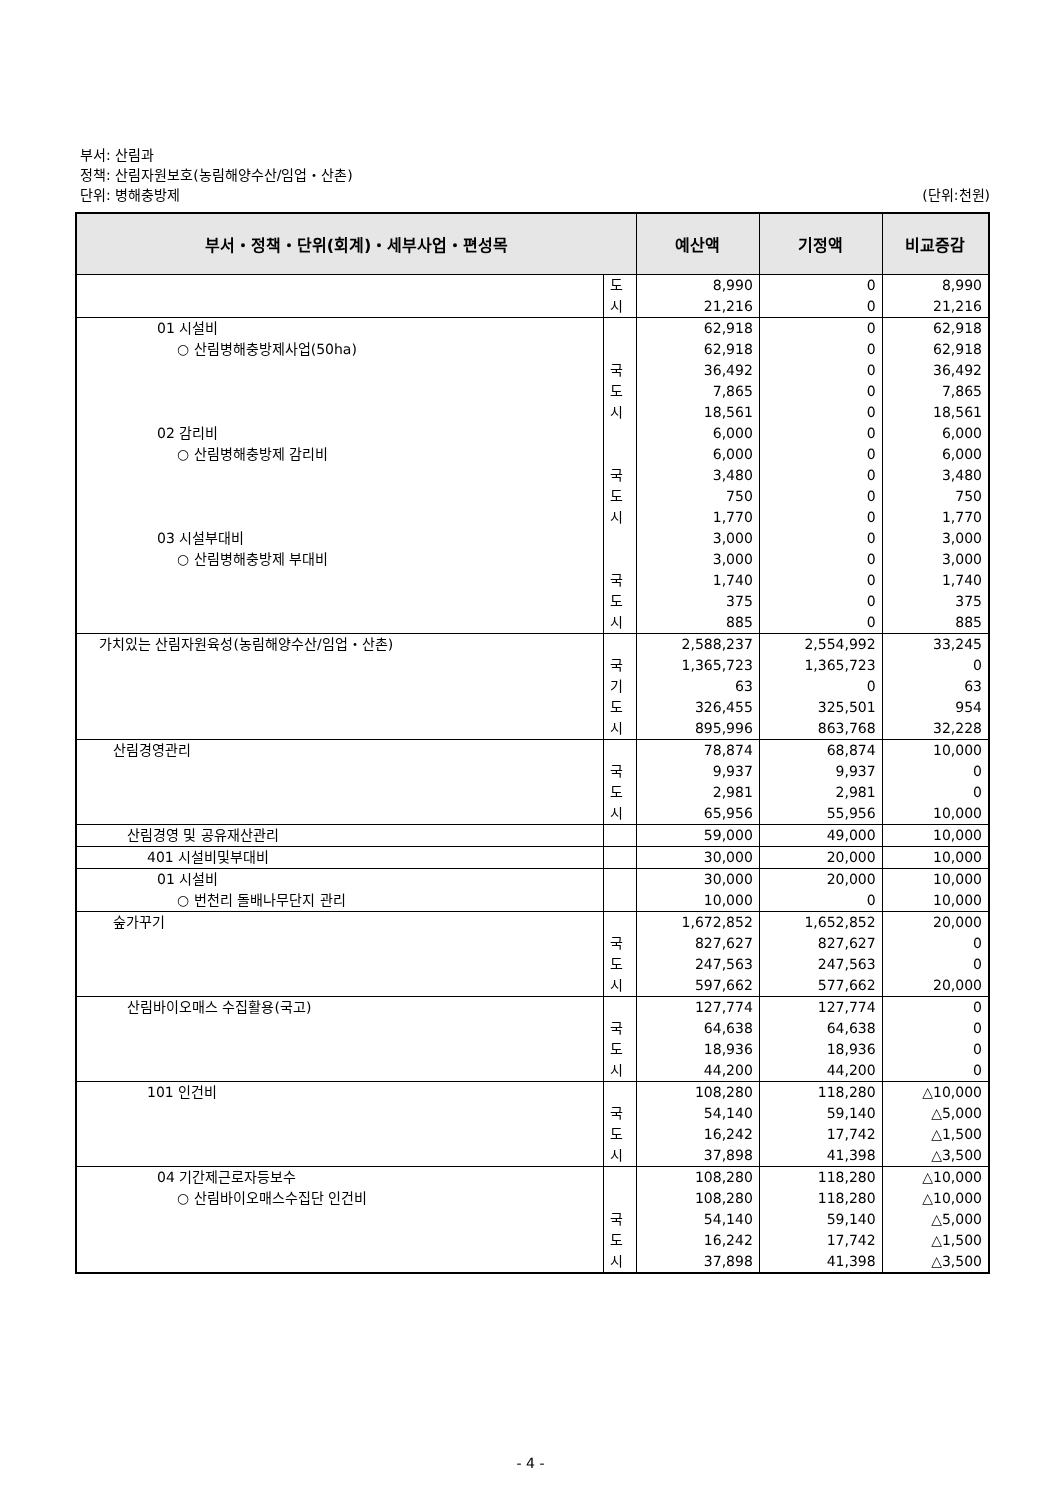부서: 산림과
정책: 산림자원보호(농림해양수산/임업・산촌)
단위: 병해충방제 (단위:천원)
| 부서・정책・단위(회계)・세부사업・편성목 | | 예산액 | 기정액 | 비교증감 |
| --- | --- | --- | --- | --- |
| | 도 | 8,990 | 0 | 8,990 |
| | 시 | 21,216 | 0 | 21,216 |
| 01 시설비 | | 62,918 | 0 | 62,918 |
| ○ 산림병해충방제사업(50ha) | | 62,918 | 0 | 62,918 |
| | 국 | 36,492 | 0 | 36,492 |
| | 도 | 7,865 | 0 | 7,865 |
| | 시 | 18,561 | 0 | 18,561 |
| 02 감리비 | | 6,000 | 0 | 6,000 |
| ○ 산림병해충방제 감리비 | | 6,000 | 0 | 6,000 |
| | 국 | 3,480 | 0 | 3,480 |
| | 도 | 750 | 0 | 750 |
| | 시 | 1,770 | 0 | 1,770 |
| 03 시설부대비 | | 3,000 | 0 | 3,000 |
| ○ 산림병해충방제 부대비 | | 3,000 | 0 | 3,000 |
| | 국 | 1,740 | 0 | 1,740 |
| | 도 | 375 | 0 | 375 |
| | 시 | 885 | 0 | 885 |
| 가치있는 산림자원육성(농림해양수산/임업・산촌) | | 2,588,237 | 2,554,992 | 33,245 |
| | 국 | 1,365,723 | 1,365,723 | 0 |
| | 기 | 63 | 0 | 63 |
| | 도 | 326,455 | 325,501 | 954 |
| | 시 | 895,996 | 863,768 | 32,228 |
| 산림경영관리 | | 78,874 | 68,874 | 10,000 |
| | 국 | 9,937 | 9,937 | 0 |
| | 도 | 2,981 | 2,981 | 0 |
| | 시 | 65,956 | 55,956 | 10,000 |
| 산림경영 및 공유재산관리 | | 59,000 | 49,000 | 10,000 |
| 401 시설비및부대비 | | 30,000 | 20,000 | 10,000 |
| 01 시설비 | | 30,000 | 20,000 | 10,000 |
| ○ 번천리 돌배나무단지 관리 | | 10,000 | 0 | 10,000 |
| 숲가꾸기 | | 1,672,852 | 1,652,852 | 20,000 |
| | 국 | 827,627 | 827,627 | 0 |
| | 도 | 247,563 | 247,563 | 0 |
| | 시 | 597,662 | 577,662 | 20,000 |
| 산림바이오매스 수집활용(국고) | | 127,774 | 127,774 | 0 |
| | 국 | 64,638 | 64,638 | 0 |
| | 도 | 18,936 | 18,936 | 0 |
| | 시 | 44,200 | 44,200 | 0 |
| 101 인건비 | | 108,280 | 118,280 | △10,000 |
| | 국 | 54,140 | 59,140 | △5,000 |
| | 도 | 16,242 | 17,742 | △1,500 |
| | 시 | 37,898 | 41,398 | △3,500 |
| 04 기간제근로자등보수 | | 108,280 | 118,280 | △10,000 |
| ○ 산림바이오매스수집단 인건비 | | 108,280 | 118,280 | △10,000 |
| | 국 | 54,140 | 59,140 | △5,000 |
| | 도 | 16,242 | 17,742 | △1,500 |
| | 시 | 37,898 | 41,398 | △3,500 |
- 4 -